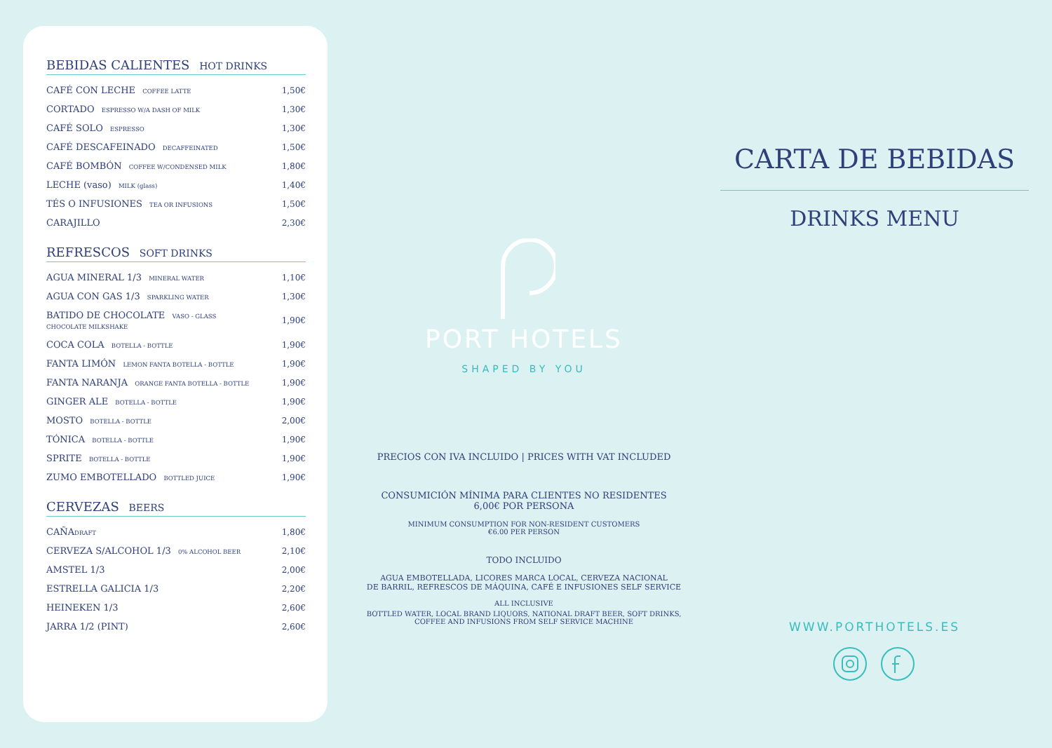BEBIDAS CALIENTES HOT DRINKS
| CAFÉ CON LECHE COFFEE LATTE | 1,50€ |
| CORTADO ESPRESSO W/A DASH OF MILK | 1,30€ |
| CAFÉ SOLO ESPRESSO | 1,30€ |
| CAFÉ DESCAFEINADO DECAFFEINATED | 1,50€ |
| CAFÉ BOMBÓN COFFEE W/CONDENSED MILK | 1,80€ |
| LECHE (vaso) MILK (glass) | 1,40€ |
| TÉS O INFUSIONES TEA OR INFUSIONS | 1,50€ |
| CARAJILLO | 2,30€ |
REFRESCOS SOFT DRINKS
| AGUA MINERAL 1/3 MINERAL WATER | 1,10€ |
| AGUA CON GAS 1/3 SPARKLING WATER | 1,30€ |
| BATIDO DE CHOCOLATE VASO - GLASS CHOCOLATE MILKSHAKE | 1,90€ |
| COCA COLA BOTELLA - BOTTLE | 1,90€ |
| FANTA LIMÓN LEMON FANTA BOTELLA - BOTTLE | 1,90€ |
| FANTA NARANJA ORANGE FANTA BOTELLA - BOTTLE | 1,90€ |
| GINGER ALE BOTELLA - BOTTLE | 1,90€ |
| MOSTO BOTELLA - BOTTLE | 2,00€ |
| TÓNICA BOTELLA - BOTTLE | 1,90€ |
| SPRITE BOTELLA - BOTTLE | 1,90€ |
| ZUMO EMBOTELLADO BOTTLED JUICE | 1,90€ |
CERVEZAS BEERS
| CAÑA DRAFT | 1,80€ |
| CERVEZA S/ALCOHOL 1/3 0% ALCOHOL BEER | 2,10€ |
| AMSTEL 1/3 | 2,00€ |
| ESTRELLA GALICIA 1/3 | 2,20€ |
| HEINEKEN 1/3 | 2,60€ |
| JARRA 1/2 (PINT) | 2,60€ |
PORT HOTELS
SHAPED BY YOU
PRECIOS CON IVA INCLUIDO | PRICES WITH VAT INCLUDED
CONSUMICIÓN MÍNIMA PARA CLIENTES NO RESIDENTES
6,00€ POR PERSONA
MINIMUM CONSUMPTION FOR NON-RESIDENT CUSTOMERS
€6.00 PER PERSON
TODO INCLUIDO
AGUA EMBOTELLADA, LICORES MARCA LOCAL, CERVEZA NACIONAL
DE BARRIL, REFRESCOS DE MÁQUINA, CAFÉ E INFUSIONES SELF SERVICE
ALL INCLUSIVE
BOTTLED WATER, LOCAL BRAND LIQUORS, NATIONAL DRAFT BEER, SOFT DRINKS,
COFFEE AND INFUSIONS FROM SELF SERVICE MACHINE
CARTA DE BEBIDAS
DRINKS MENU
WWW.PORTHOTELS.ES